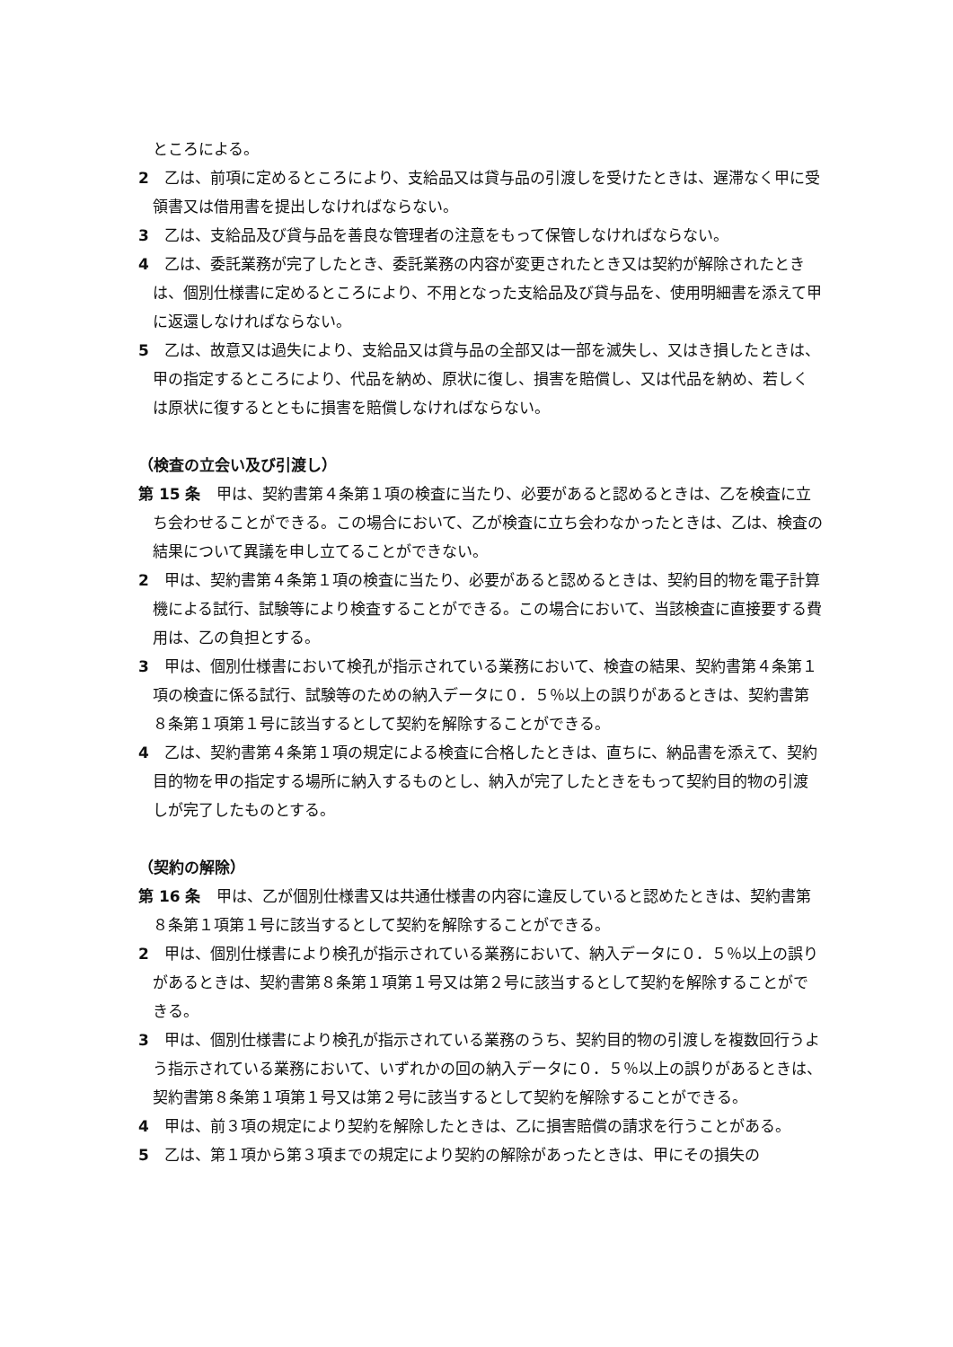ところによる。
2　乙は、前項に定めるところにより、支給品又は貸与品の引渡しを受けたときは、遅滞なく甲に受領書又は借用書を提出しなければならない。
3　乙は、支給品及び貸与品を善良な管理者の注意をもって保管しなければならない。
4　乙は、委託業務が完了したとき、委託業務の内容が変更されたとき又は契約が解除されたときは、個別仕様書に定めるところにより、不用となった支給品及び貸与品を、使用明細書を添えて甲に返還しなければならない。
5　乙は、故意又は過失により、支給品又は貸与品の全部又は一部を滅失し、又はき損したときは、甲の指定するところにより、代品を納め、原状に復し、損害を賠償し、又は代品を納め、若しくは原状に復するとともに損害を賠償しなければならない。
（検査の立会い及び引渡し）
第 15 条　甲は、契約書第４条第１項の検査に当たり、必要があると認めるときは、乙を検査に立ち会わせることができる。この場合において、乙が検査に立ち会わなかったときは、乙は、検査の結果について異議を申し立てることができない。
2　甲は、契約書第４条第１項の検査に当たり、必要があると認めるときは、契約目的物を電子計算機による試行、試験等により検査することができる。この場合において、当該検査に直接要する費用は、乙の負担とする。
3　甲は、個別仕様書において検孔が指示されている業務において、検査の結果、契約書第４条第１項の検査に係る試行、試験等のための納入データに０．５％以上の誤りがあるときは、契約書第８条第１項第１号に該当するとして契約を解除することができる。
4　乙は、契約書第４条第１項の規定による検査に合格したときは、直ちに、納品書を添えて、契約目的物を甲の指定する場所に納入するものとし、納入が完了したときをもって契約目的物の引渡しが完了したものとする。
（契約の解除）
第 16 条　甲は、乙が個別仕様書又は共通仕様書の内容に違反していると認めたときは、契約書第８条第１項第１号に該当するとして契約を解除することができる。
2　甲は、個別仕様書により検孔が指示されている業務において、納入データに０．５％以上の誤りがあるときは、契約書第８条第１項第１号又は第２号に該当するとして契約を解除することができる。
3　甲は、個別仕様書により検孔が指示されている業務のうち、契約目的物の引渡しを複数回行うよう指示されている業務において、いずれかの回の納入データに０．５％以上の誤りがあるときは、契約書第８条第１項第１号又は第２号に該当するとして契約を解除することができる。
4　甲は、前３項の規定により契約を解除したときは、乙に損害賠償の請求を行うことがある。
5　乙は、第１項から第３項までの規定により契約の解除があったときは、甲にその損失の